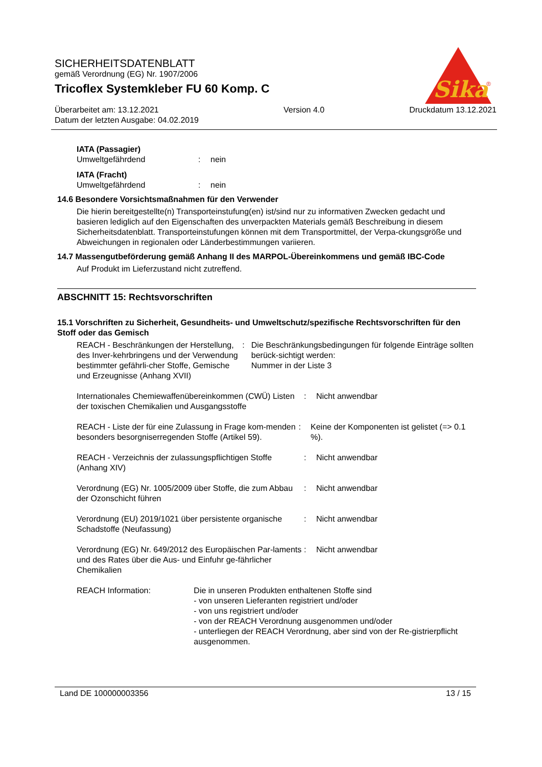SICHERHEITSDATENBLATT
gemäß Verordnung (EG) Nr. 1907/2006
Tricoflex Systemkleber FU 60 Komp. C
Überarbeitet am: 13.12.2021
Datum der letzten Ausgabe: 04.02.2019
Version 4.0 Druckdatum 13.12.2021
Sika
®
IATA (Passagier)
Umweltgefährdend : nein
IATA (Fracht)
Umweltgefährdend : nein
14.6 Besondere Vorsichtsmaßnahmen für den Verwender
Die hierin bereitgestellte(n) Transporteinstufung(en) ist/sind nur zu informativen Zwecken gedacht und basieren lediglich auf den Eigenschaften des unverpackten Materials gemäß Beschreibung in diesem Sicherheitsdatenblatt. Transporteinstufungen können mit dem Transportmittel, der Verpa-ckungsgröße und Abweichungen in regionalen oder Länderbestimmungen variieren.
14.7 Massengutbeförderung gemäß Anhang II des MARPOL-Übereinkommens und gemäß IBC-Code
Auf Produkt im Lieferzustand nicht zutreffend.
ABSCHNITT 15: Rechtsvorschriften
15.1 Vorschriften zu Sicherheit, Gesundheits- und Umweltschutz/spezifische Rechtsvorschriften für den Stoff oder das Gemisch
REACH - Beschränkungen der Herstellung, des Inver-kehrbringens und der Verwendung bestimmter gefährli-cher Stoffe, Gemische und Erzeugnisse (Anhang XVII)
: Die Beschränkungsbedingungen für folgende Einträge sollten berück-sichtigt werden:
Nummer in der Liste 3
Internationales Chemiewaffenübereinkommen (CWÜ) Listen der toxischen Chemikalien und Ausgangsstoffe
: Nicht anwendbar
REACH - Liste der für eine Zulassung in Frage kom-menden besonders besorgniserregenden Stoffe (Artikel 59).
: Keine der Komponenten ist gelistet (=> 0.1 %).
REACH - Verzeichnis der zulassungspflichtigen Stoffe (Anhang XIV)
: Nicht anwendbar
Verordnung (EG) Nr. 1005/2009 über Stoffe, die zum Abbau der Ozonschicht führen
: Nicht anwendbar
Verordnung (EU) 2019/1021 über persistente organische Schadstoffe (Neufassung)
: Nicht anwendbar
Verordnung (EG) Nr. 649/2012 des Europäischen Par-laments und des Rates über die Aus- und Einfuhr ge-fährlicher Chemikalien
: Nicht anwendbar
REACH Information: Die in unseren Produkten enthaltenen Stoffe sind
- von unseren Lieferanten registriert und/oder
- von uns registriert und/oder
- von der REACH Verordnung ausgenommen und/oder
- unterliegen der REACH Verordnung, aber sind von der Re-gistrierpflicht ausgenommen.
Land DE 100000003356 13 / 15